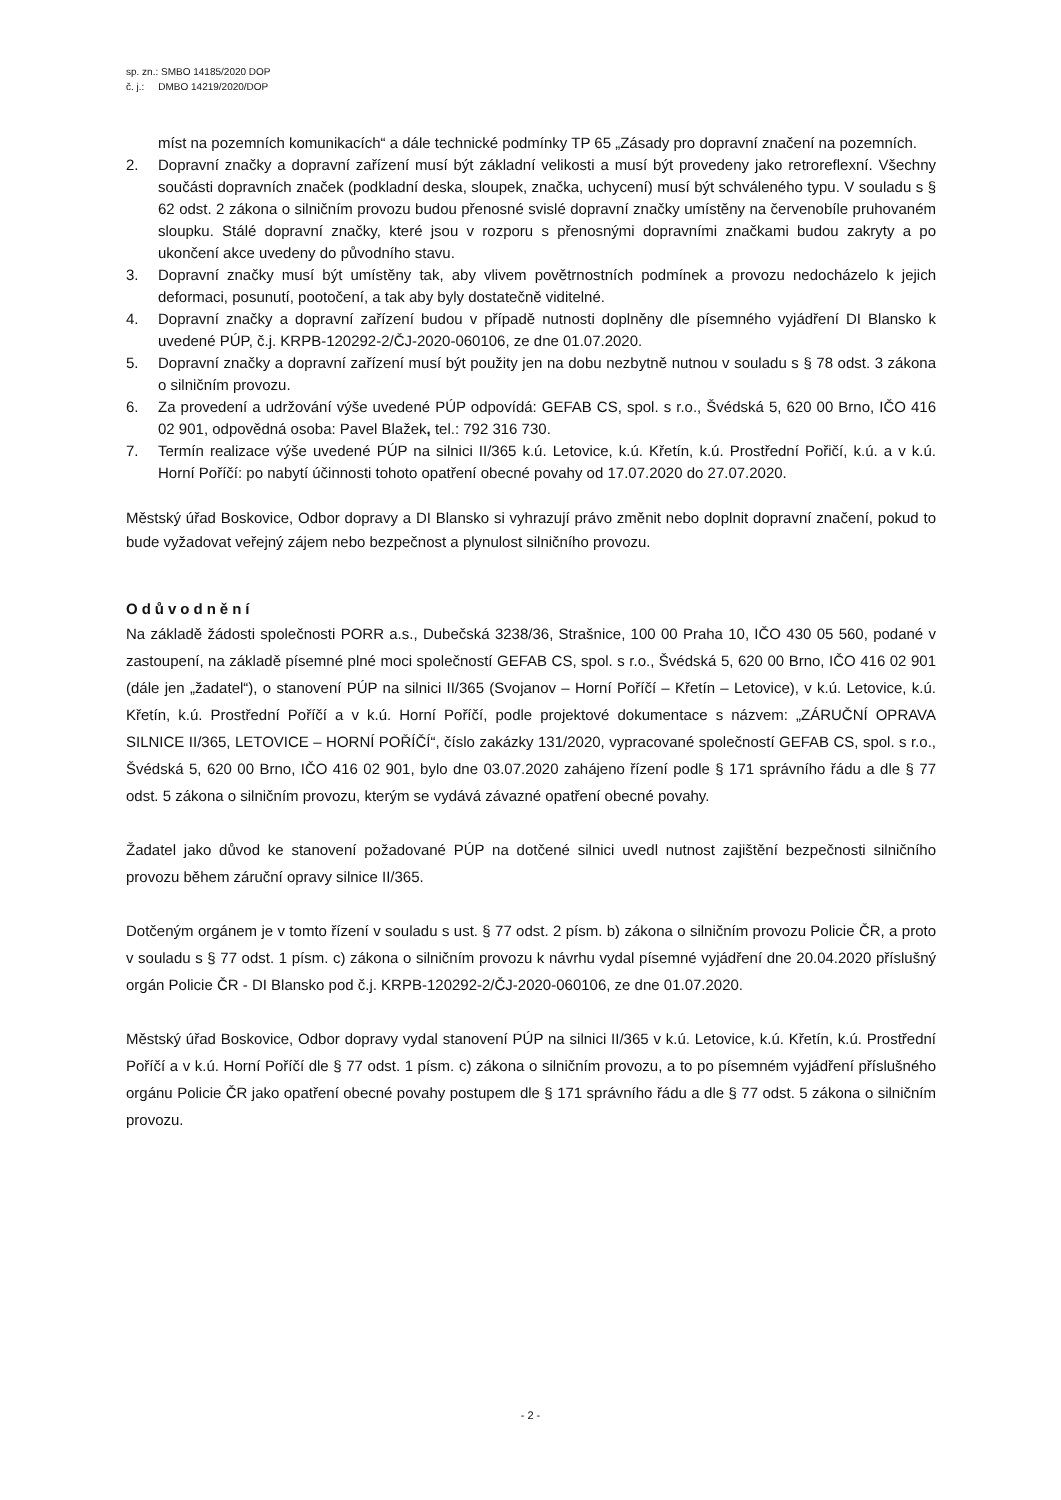sp. zn.: SMBO 14185/2020 DOP
č. j.: DMBO 14219/2020/DOP
míst na pozemních komunikacích“ a dále technické podmínky TP 65 „Zásady pro dopravní značení na pozemních.
2. Dopravní značky a dopravní zařízení musí být základní velikosti a musí být provedeny jako retroreflexní. Všechny součásti dopravních značek (podkladní deska, sloupek, značka, uchycení) musí být schváleného typu. V souladu s § 62 odst. 2 zákona o silničním provozu budou přenosné svislé dopravní značky umístěny na červenobíle pruhovaném sloupku. Stálé dopravní značky, které jsou v rozporu s přenosnými dopravními značkami budou zakryty a po ukončení akce uvedeny do původního stavu.
3. Dopravní značky musí být umístěny tak, aby vlivem povětrnostních podmínek a provozu nedocházelo k jejich deformaci, posunutí, pootočení, a tak aby byly dostatečně viditelné.
4. Dopravní značky a dopravní zařízení budou v případě nutnosti doplněny dle písemného vyjádření DI Blansko k uvedené PÚP, č.j. KRPB-120292-2/ČJ-2020-060106, ze dne 01.07.2020.
5. Dopravní značky a dopravní zařízení musí být použity jen na dobu nezbytně nutnou v souladu s § 78 odst. 3 zákona o silničním provozu.
6. Za provedení a udržování výše uvedené PÚP odpovídá: GEFAB CS, spol. s r.o., Švédská 5, 620 00 Brno, IČO 416 02 901, odpovědná osoba: Pavel Blažek, tel.: 792 316 730.
7. Termín realizace výše uvedené PÚP na silnici II/365 k.ú. Letovice, k.ú. Křetín, k.ú. Prostřední Pořičí, k.ú. a v k.ú. Horní Poříčí: po nabytí účinnosti tohoto opatření obecné povahy od 17.07.2020 do 27.07.2020.
Městský úřad Boskovice, Odbor dopravy a DI Blansko si vyhrazují právo změnit nebo doplnit dopravní značení, pokud to bude vyžadovat veřejný zájem nebo bezpečnost a plynulost silničního provozu.
Odůvodnění
Na základě žádosti společnosti PORR a.s., Dubečská 3238/36, Strašnice, 100 00 Praha 10, IČO 430 05 560, podané v zastoupení, na základě písemné plné moci společností GEFAB CS, spol. s r.o., Švédská 5, 620 00 Brno, IČO 416 02 901 (dále jen „žadatel“), o stanovení PÚP na silnici II/365 (Svojanov – Horní Poříčí – Křetín – Letovice), v k.ú. Letovice, k.ú. Křetín, k.ú. Prostřední Poříčí a v k.ú. Horní Poříčí, podle projektové dokumentace s názvem: „ZÁRUČNÍ OPRAVA SILNICE II/365, LETOVICE – HORNÍ POŘÍČÍ“, číslo zakázky 131/2020, vypracované společností GEFAB CS, spol. s r.o., Švédská 5, 620 00 Brno, IČO 416 02 901, bylo dne 03.07.2020 zahájeno řízení podle § 171 správního řádu a dle § 77 odst. 5 zákona o silničním provozu, kterým se vydává závazné opatření obecné povahy.
Žadatel jako důvod ke stanovení požadované PÚP na dotčené silnici uvedl nutnost zajištění bezpečnosti silničního provozu během záruční opravy silnice II/365.
Dotčeným orgánem je v tomto řízení v souladu s ust. § 77 odst. 2 písm. b) zákona o silničním provozu Policie ČR, a proto v souladu s § 77 odst. 1 písm. c) zákona o silničním provozu k návrhu vydal písemné vyjádření dne 20.04.2020 příslušný orgán Policie ČR - DI Blansko pod č.j. KRPB-120292-2/ČJ-2020-060106, ze dne 01.07.2020.
Městský úřad Boskovice, Odbor dopravy vydal stanovení PÚP na silnici II/365 v k.ú. Letovice, k.ú. Křetín, k.ú. Prostřední Poříčí a v k.ú. Horní Poříčí dle § 77 odst. 1 písm. c) zákona o silničním provozu, a to po písemném vyjádření příslušného orgánu Policie ČR jako opatření obecné povahy postupem dle § 171 správního řádu a dle § 77 odst. 5 zákona o silničním provozu.
- 2 -